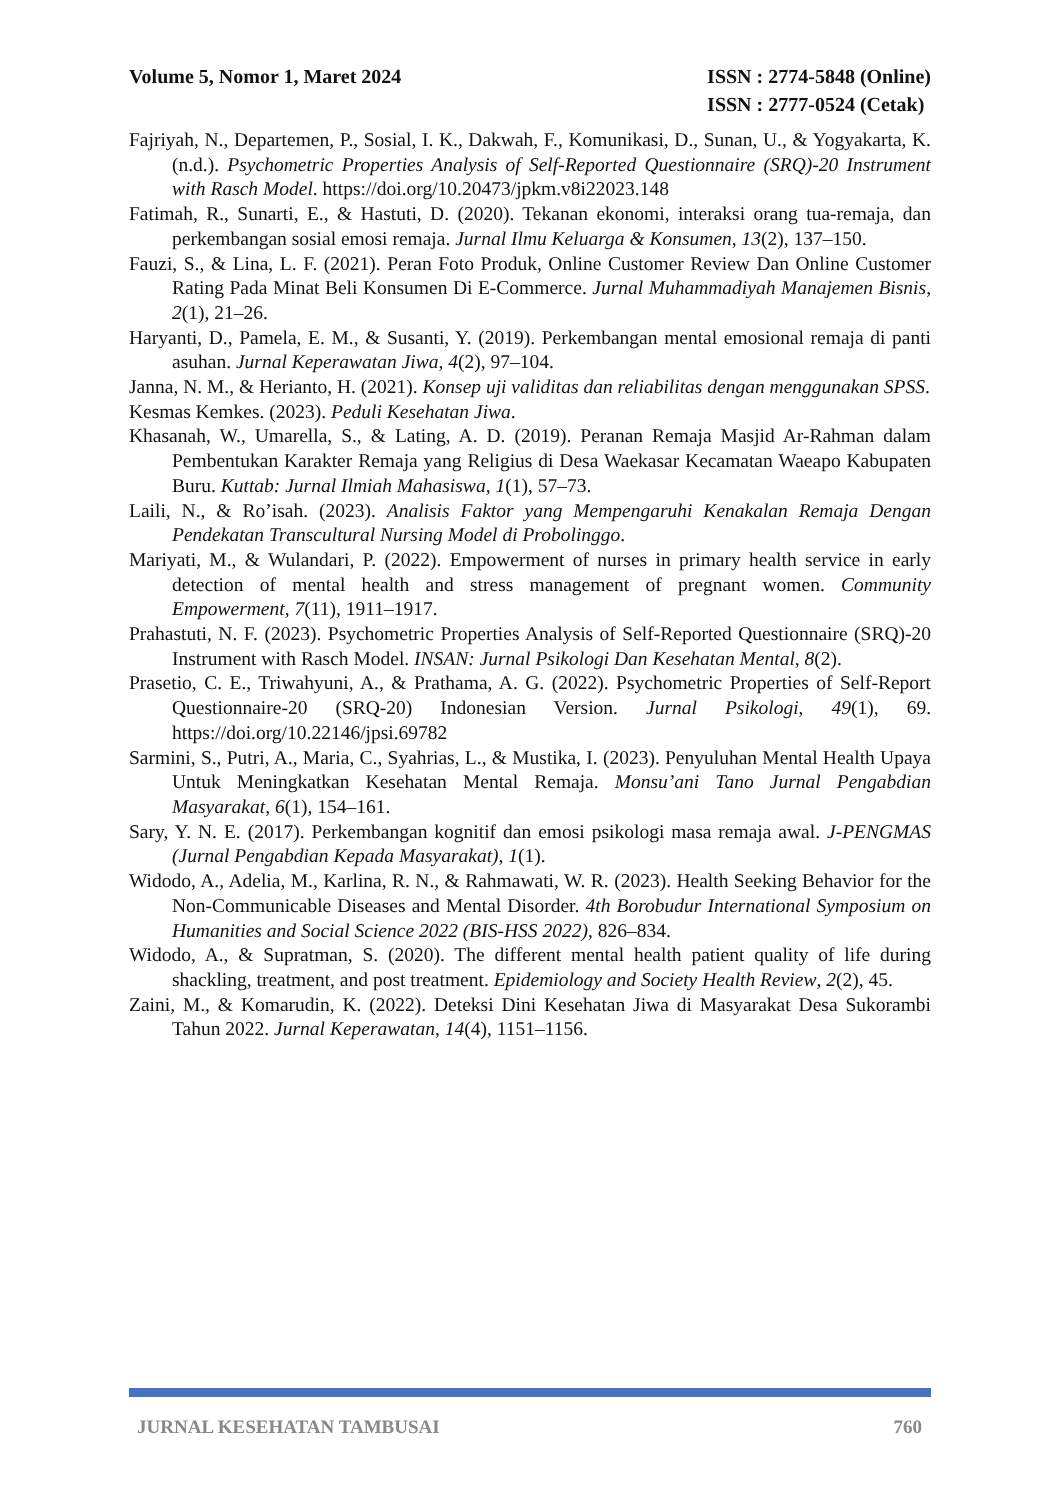Volume 5, Nomor 1, Maret 2024 ISSN : 2774-5848 (Online)
ISSN : 2777-0524 (Cetak)
Fajriyah, N., Departemen, P., Sosial, I. K., Dakwah, F., Komunikasi, D., Sunan, U., & Yogyakarta, K. (n.d.). Psychometric Properties Analysis of Self-Reported Questionnaire (SRQ)-20 Instrument with Rasch Model. https://doi.org/10.20473/jpkm.v8i22023.148
Fatimah, R., Sunarti, E., & Hastuti, D. (2020). Tekanan ekonomi, interaksi orang tua-remaja, dan perkembangan sosial emosi remaja. Jurnal Ilmu Keluarga & Konsumen, 13(2), 137–150.
Fauzi, S., & Lina, L. F. (2021). Peran Foto Produk, Online Customer Review Dan Online Customer Rating Pada Minat Beli Konsumen Di E-Commerce. Jurnal Muhammadiyah Manajemen Bisnis, 2(1), 21–26.
Haryanti, D., Pamela, E. M., & Susanti, Y. (2019). Perkembangan mental emosional remaja di panti asuhan. Jurnal Keperawatan Jiwa, 4(2), 97–104.
Janna, N. M., & Herianto, H. (2021). Konsep uji validitas dan reliabilitas dengan menggunakan SPSS.
Kesmas Kemkes. (2023). Peduli Kesehatan Jiwa.
Khasanah, W., Umarella, S., & Lating, A. D. (2019). Peranan Remaja Masjid Ar-Rahman dalam Pembentukan Karakter Remaja yang Religius di Desa Waekasar Kecamatan Waeapo Kabupaten Buru. Kuttab: Jurnal Ilmiah Mahasiswa, 1(1), 57–73.
Laili, N., & Ro’isah. (2023). Analisis Faktor yang Mempengaruhi Kenakalan Remaja Dengan Pendekatan Transcultural Nursing Model di Probolinggo.
Mariyati, M., & Wulandari, P. (2022). Empowerment of nurses in primary health service in early detection of mental health and stress management of pregnant women. Community Empowerment, 7(11), 1911–1917.
Prahastuti, N. F. (2023). Psychometric Properties Analysis of Self-Reported Questionnaire (SRQ)-20 Instrument with Rasch Model. INSAN: Jurnal Psikologi Dan Kesehatan Mental, 8(2).
Prasetio, C. E., Triwahyuni, A., & Prathama, A. G. (2022). Psychometric Properties of Self-Report Questionnaire-20 (SRQ-20) Indonesian Version. Jurnal Psikologi, 49(1), 69. https://doi.org/10.22146/jpsi.69782
Sarmini, S., Putri, A., Maria, C., Syahrias, L., & Mustika, I. (2023). Penyuluhan Mental Health Upaya Untuk Meningkatkan Kesehatan Mental Remaja. Monsu’ani Tano Jurnal Pengabdian Masyarakat, 6(1), 154–161.
Sary, Y. N. E. (2017). Perkembangan kognitif dan emosi psikologi masa remaja awal. J-PENGMAS (Jurnal Pengabdian Kepada Masyarakat), 1(1).
Widodo, A., Adelia, M., Karlina, R. N., & Rahmawati, W. R. (2023). Health Seeking Behavior for the Non-Communicable Diseases and Mental Disorder. 4th Borobudur International Symposium on Humanities and Social Science 2022 (BIS-HSS 2022), 826–834.
Widodo, A., & Supratman, S. (2020). The different mental health patient quality of life during shackling, treatment, and post treatment. Epidemiology and Society Health Review, 2(2), 45.
Zaini, M., & Komarudin, K. (2022). Deteksi Dini Kesehatan Jiwa di Masyarakat Desa Sukorambi Tahun 2022. Jurnal Keperawatan, 14(4), 1151–1156.
JURNAL KESEHATAN TAMBUSAI 760